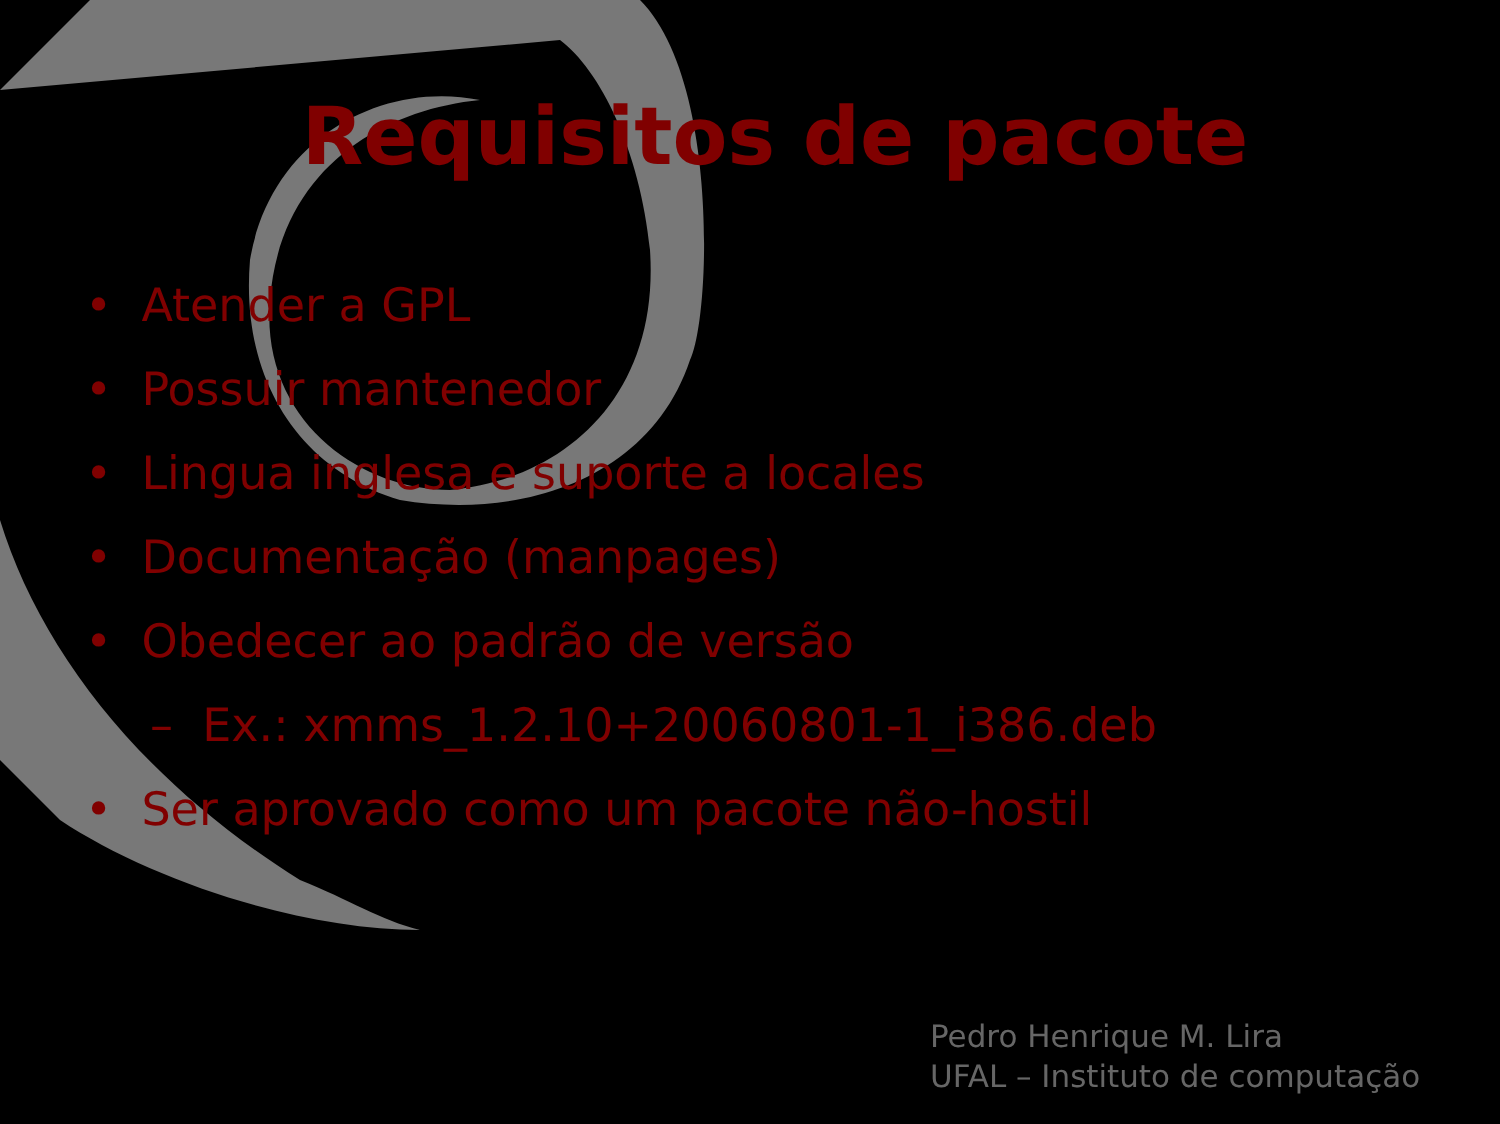Requisitos de pacote
• Atender a GPL
• Possuir mantenedor
• Lingua inglesa e suporte a locales
• Documentação (manpages)
• Obedecer ao padrão de versão
– Ex.: xmms_1.2.10+20060801-1_i386.deb
• Ser aprovado como um pacote não-hostil
Pedro Henrique M. Lira
UFAL – Instituto de computação